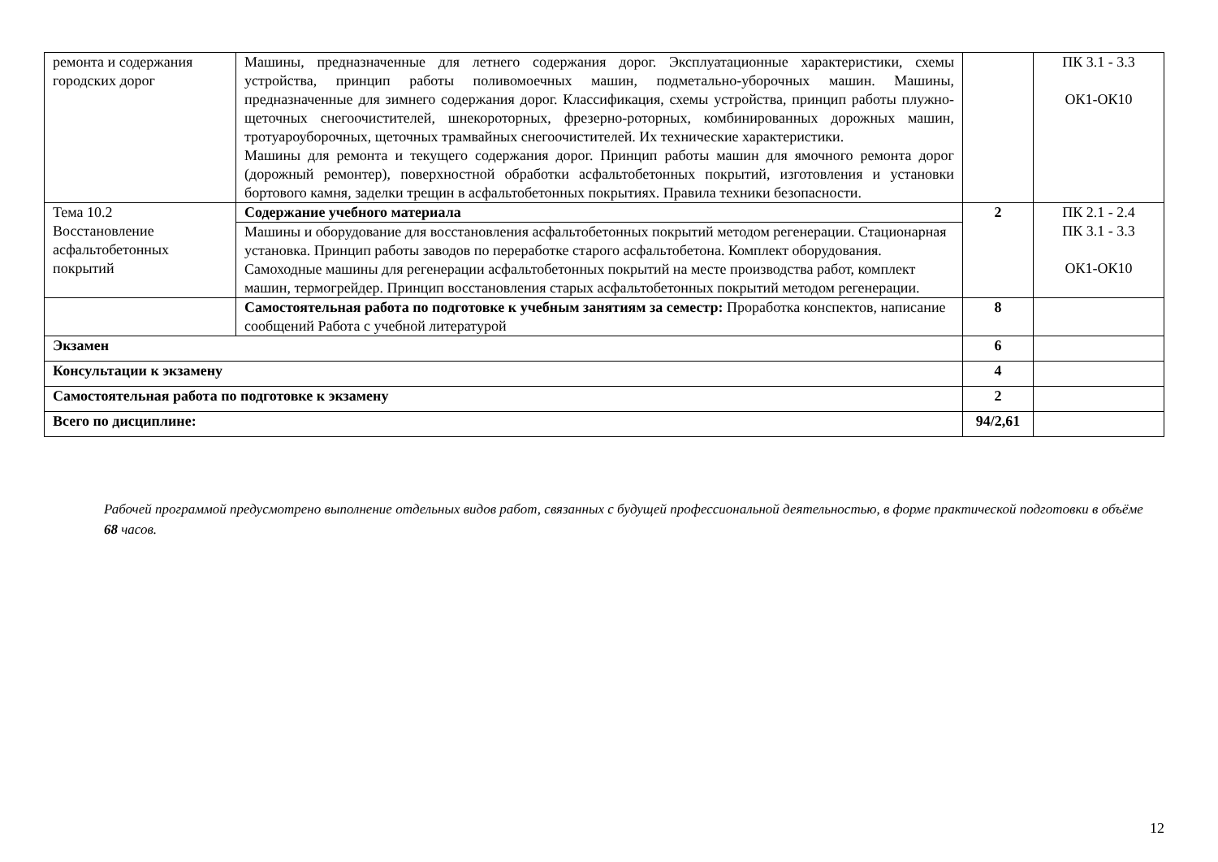| ремонта и содержания городских дорог | Машины, предназначенные для летнего содержания дорог. Эксплуатационные характеристики, схемы устройства, принцип работы поливомоечных машин, подметально-уборочных машин. Машины, предназначенные для зимнего содержания дорог. Классификация, схемы устройства, принцип работы плужно-щеточных снегоочистителей, шнекороторных, фрезерно-роторных, комбинированных дорожных машин, тротуароуборочных, щеточных трамвайных снегоочистителей. Их технические характеристики. Машины для ремонта и текущего содержания дорог. Принцип работы машин для ямочного ремонта дорог (дорожный ремонтер), поверхностной обработки асфальтобетонных покрытий, изготовления и установки бортового камня, заделки трещин в асфальтобетонных покрытиях. Правила техники безопасности. | | ПК 3.1 - 3.3 ОК1-ОК10 |
| Тема 10.2 Восстановление асфальтобетонных покрытий | Содержание учебного материала | 2 | ПК 2.1 - 2.4 ПК 3.1 - 3.3 ОК1-ОК10 |
| | Машины и оборудование для восстановления асфальтобетонных покрытий методом регенерации. Стационарная установка. Принцип работы заводов по переработке старого асфальтобетона. Комплект оборудования. Самоходные машины для регенерации асфальтобетонных покрытий на месте производства работ, комплект машин, термогрейдер. Принцип восстановления старых асфальтобетонных покрытий методом регенерации. | | |
| | Самостоятельная работа по подготовке к учебным занятиям за семестр: Проработка конспектов, написание сообщений Работа с учебной литературой | 8 | |
| Экзамен | | 6 | |
| Консультации к экзамену | | 4 | |
| Самостоятельная работа по подготовке к экзамену | | 2 | |
| Всего по дисциплине: | | 94/2,61 | |
Рабочей программой предусмотрено выполнение отдельных видов работ, связанных с будущей профессиональной деятельностью, в форме практической подготовки в объёме 68 часов.
12